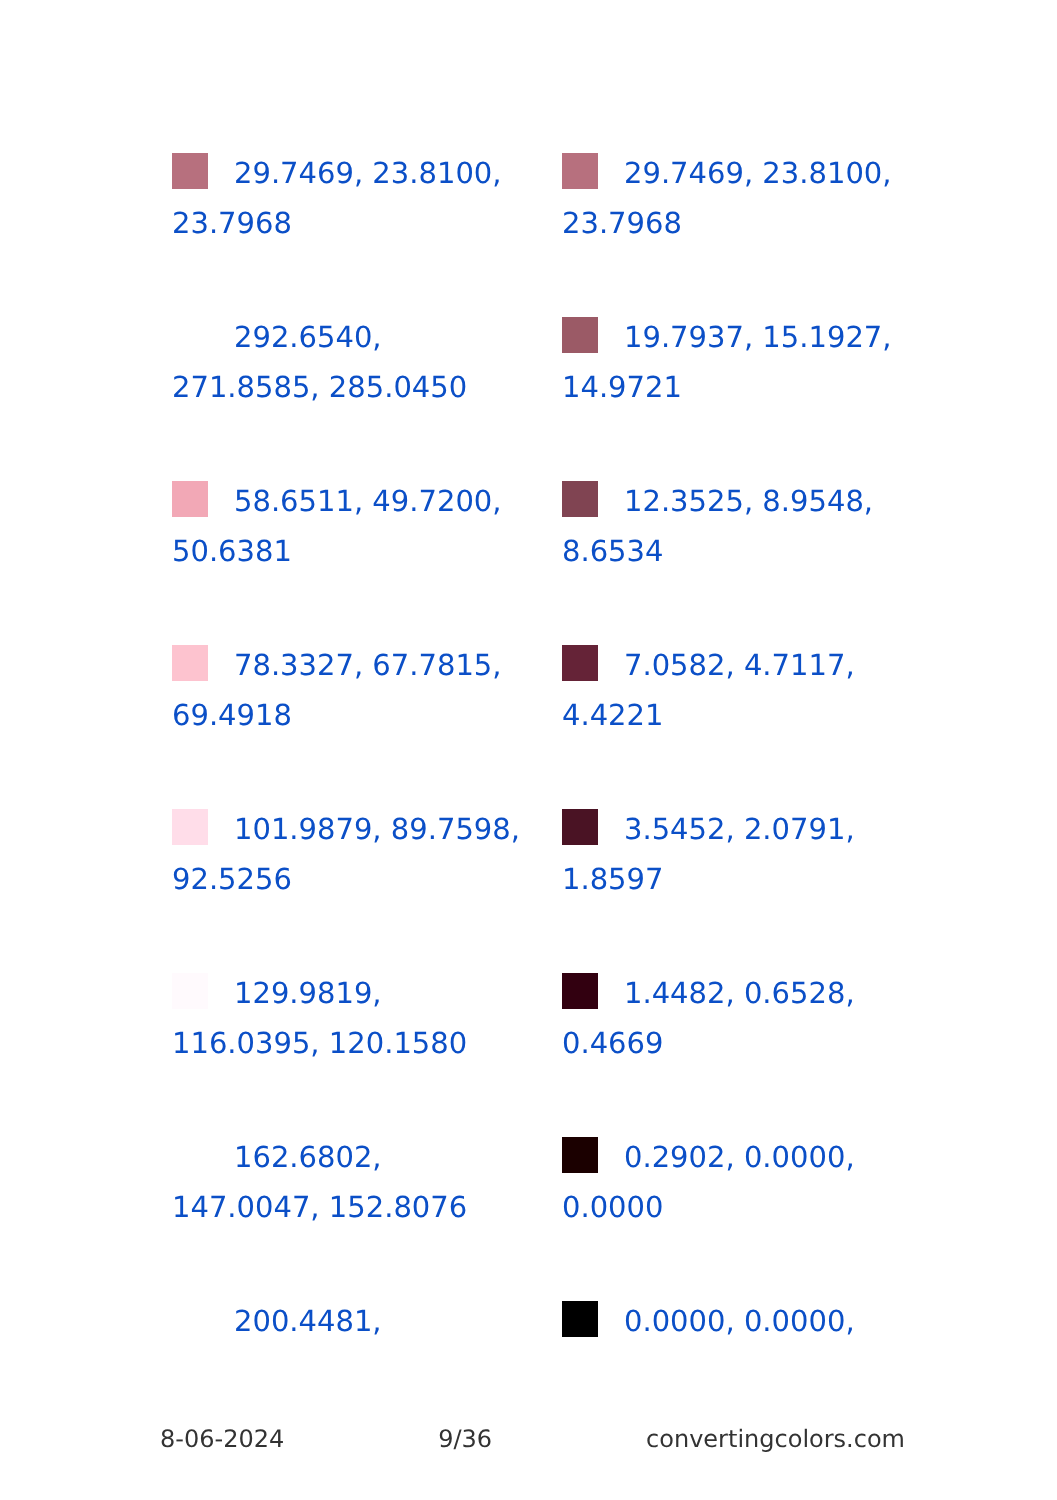29.7469, 23.8100, 23.7968
29.7469, 23.8100, 23.7968
292.6540, 271.8585, 285.0450
19.7937, 15.1927, 14.9721
58.6511, 49.7200, 50.6381
12.3525, 8.9548, 8.6534
78.3327, 67.7815, 69.4918
7.0582, 4.7117, 4.4221
101.9879, 89.7598, 92.5256
3.5452, 2.0791, 1.8597
129.9819, 116.0395, 120.1580
1.4482, 0.6528, 0.4669
162.6802, 147.0047, 152.8076
0.2902, 0.0000, 0.0000
200.4481,
0.0000, 0.0000,
8-06-2024 9/36 convertingcolors.com